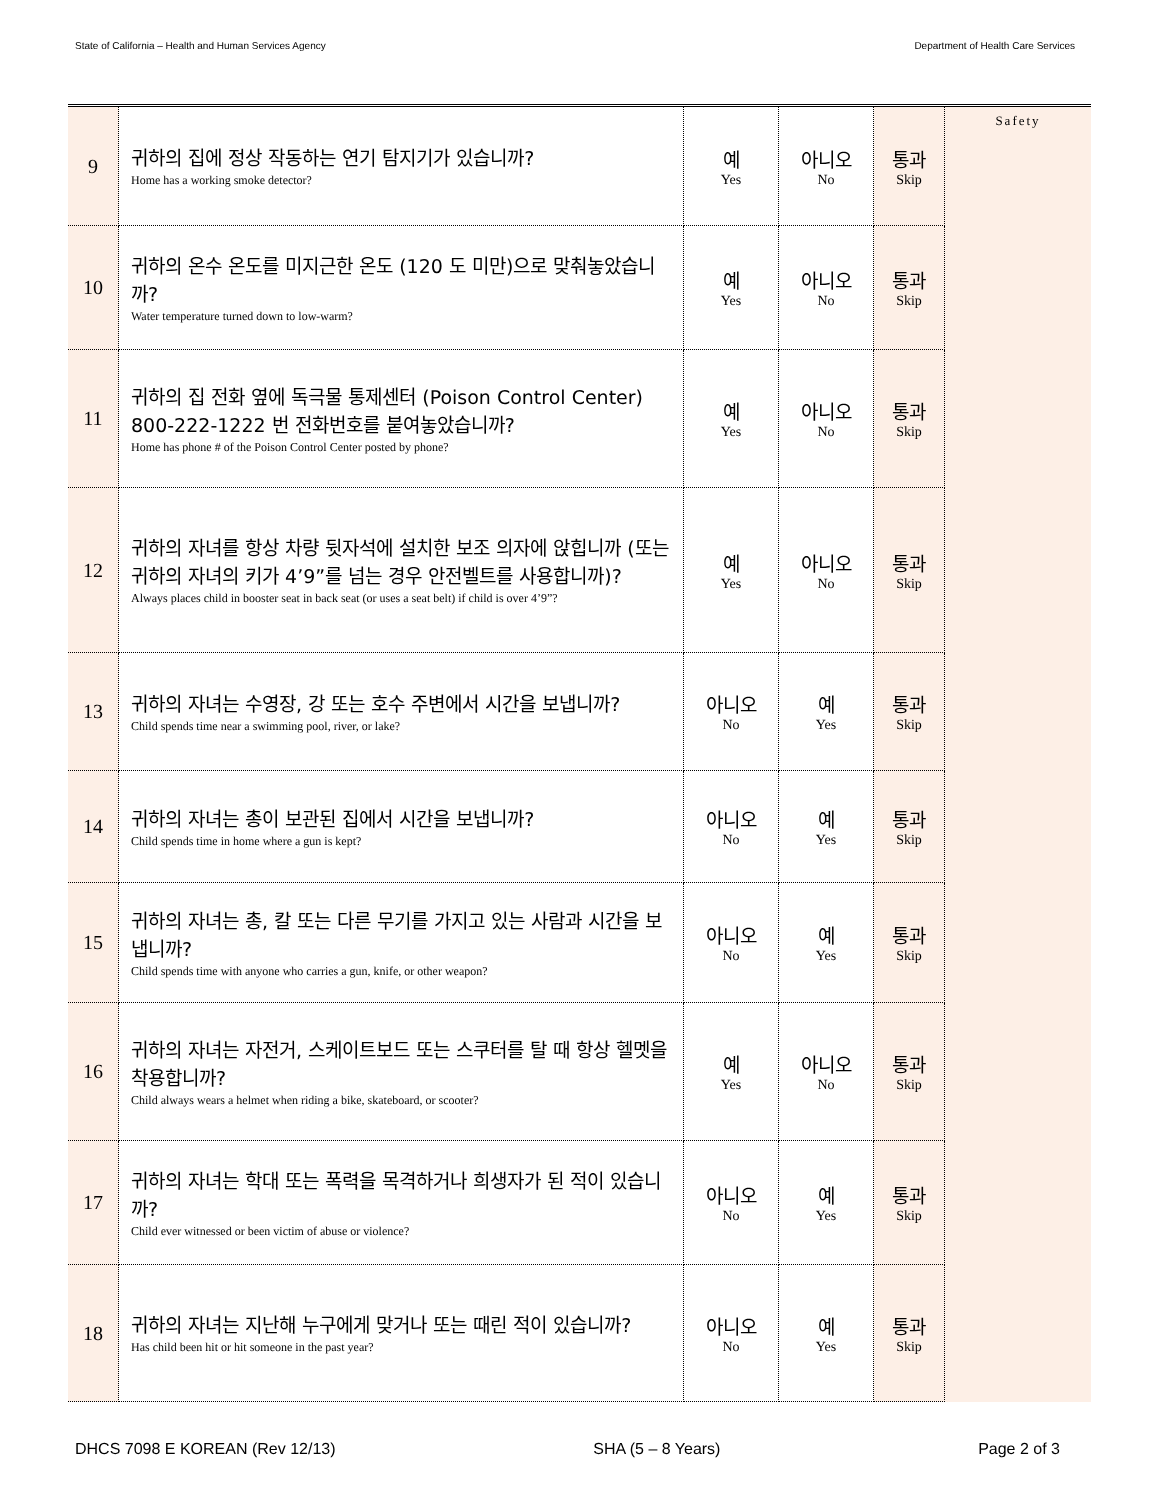State of California – Health and Human Services Agency Department of Health Care Services
| 9 | 귀하의 집에 정상 작동하는 연기 탐지기가 있습니까? Home has a working smoke detector? | 예 Yes | 아니오 No | 통과 Skip | Safety |
| 10 | 귀하의 온수 온도를 미지근한 온도 (120 도 미만)으로 맞춰놓았습니까? Water temperature turned down to low-warm? | 예 Yes | 아니오 No | 통과 Skip | |
| 11 | 귀하의 집 전화 옆에 독극물 통제센터 (Poison Control Center) 800-222-1222 번 전화번호를 붙여놓았습니까? Home has phone # of the Poison Control Center posted by phone? | 예 Yes | 아니오 No | 통과 Skip | |
| 12 | 귀하의 자녀를 항상 차량 뒷자석에 설치한 보조 의자에 앉힙니까 (또는 귀하의 자녀의 키가 4’9”를 넘는 경우 안전벨트를 사용합니까)? Always places child in booster seat in back seat (or uses a seat belt) if child is over 4’9”? | 예 Yes | 아니오 No | 통과 Skip | |
| 13 | 귀하의 자녀는 수영장, 강 또는 호수 주변에서 시간을 보냅니까? Child spends time near a swimming pool, river, or lake? | 아니오 No | 예 Yes | 통과 Skip | |
| 14 | 귀하의 자녀는 총이 보관된 집에서 시간을 보냅니까? Child spends time in home where a gun is kept? | 아니오 No | 예 Yes | 통과 Skip | |
| 15 | 귀하의 자녀는 총, 칼 또는 다른 무기를 가지고 있는 사람과 시간을 보냅니까? Child spends time with anyone who carries a gun, knife, or other weapon? | 아니오 No | 예 Yes | 통과 Skip | |
| 16 | 귀하의 자녀는 자전거, 스케이트보드 또는 스쿠터를 탈 때 항상 헬멧을 착용합니까? Child always wears a helmet when riding a bike, skateboard, or scooter? | 예 Yes | 아니오 No | 통과 Skip | |
| 17 | 귀하의 자녀는 학대 또는 폭력을 목격하거나 희생자가 된 적이 있습니까? Child ever witnessed or been victim of abuse or violence? | 아니오 No | 예 Yes | 통과 Skip | |
| 18 | 귀하의 자녀는 지난해 누구에게 맞거나 또는 때린 적이 있습니까? Has child been hit or hit someone in the past year? | 아니오 No | 예 Yes | 통과 Skip | |
DHCS 7098 E KOREAN (Rev 12/13) SHA (5 – 8 Years) Page 2 of 3